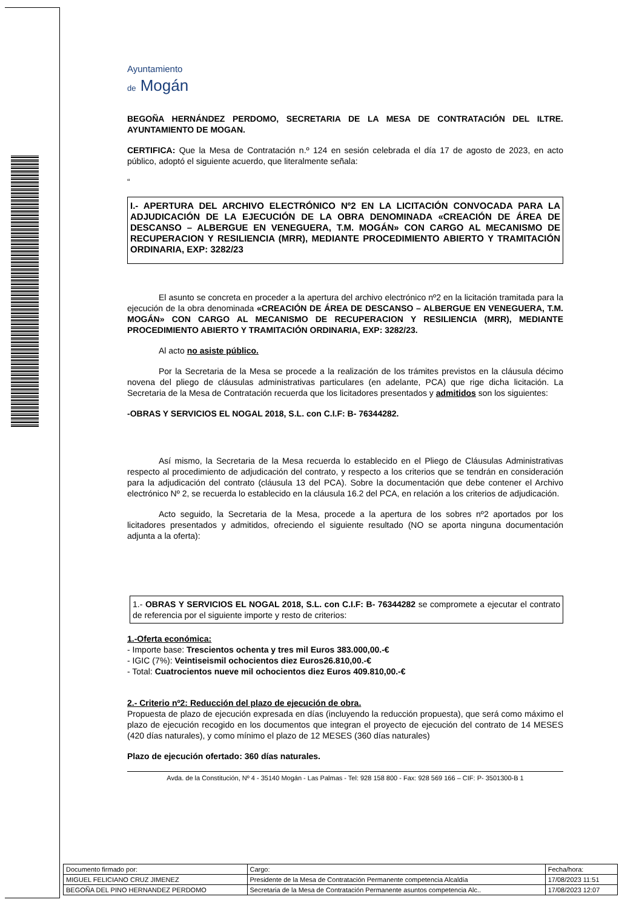Ayuntamiento
de Mogán
BEGOÑA HERNÁNDEZ PERDOMO, SECRETARIA DE LA MESA DE CONTRATACIÓN DEL ILTRE. AYUNTAMIENTO DE MOGAN.
CERTIFICA: Que la Mesa de Contratación n.º 124 en sesión celebrada el día 17 de agosto de 2023, en acto público, adoptó el siguiente acuerdo, que literalmente señala:
“
I.- APERTURA DEL ARCHIVO ELECTRÓNICO Nº2 EN LA LICITACIÓN CONVOCADA PARA LA ADJUDICACIÓN DE LA EJECUCIÓN DE LA OBRA DENOMINADA «CREACIÓN DE ÁREA DE DESCANSO – ALBERGUE EN VENEGUERA, T.M. MOGÁN» CON CARGO AL MECANISMO DE RECUPERACION Y RESILIENCIA (MRR), MEDIANTE PROCEDIMIENTO ABIERTO Y TRAMITACIÓN ORDINARIA, EXP: 3282/23
El asunto se concreta en proceder a la apertura del archivo electrónico nº2 en la licitación tramitada para la ejecución de la obra denominada «CREACIÓN DE ÁREA DE DESCANSO – ALBERGUE EN VENEGUERA, T.M. MOGÁN» CON CARGO AL MECANISMO DE RECUPERACION Y RESILIENCIA (MRR), MEDIANTE PROCEDIMIENTO ABIERTO Y TRAMITACIÓN ORDINARIA, EXP: 3282/23.
Al acto no asiste público.
Por la Secretaria de la Mesa se procede a la realización de los trámites previstos en la cláusula décimo novena del pliego de cláusulas administrativas particulares (en adelante, PCA) que rige dicha licitación. La Secretaria de la Mesa de Contratación recuerda que los licitadores presentados y admitidos son los siguientes:
-OBRAS Y SERVICIOS EL NOGAL 2018, S.L. con C.I.F: B- 76344282.
Así mismo, la Secretaria de la Mesa recuerda lo establecido en el Pliego de Cláusulas Administrativas respecto al procedimiento de adjudicación del contrato, y respecto a los criterios que se tendrán en consideración para la adjudicación del contrato (cláusula 13 del PCA). Sobre la documentación que debe contener el Archivo electrónico Nº 2, se recuerda lo establecido en la cláusula 16.2 del PCA, en relación a los criterios de adjudicación.
Acto seguido, la Secretaria de la Mesa, procede a la apertura de los sobres nº2 aportados por los licitadores presentados y admitidos, ofreciendo el siguiente resultado (NO se aporta ninguna documentación adjunta a la oferta):
1.- OBRAS Y SERVICIOS EL NOGAL 2018, S.L. con C.I.F: B- 76344282 se compromete a ejecutar el contrato de referencia por el siguiente importe y resto de criterios:
1.-Oferta económica:
- Importe base: Trescientos ochenta y tres mil Euros 383.000,00.-€
- IGIC (7%): Veintiseismil ochocientos diez Euros26.810,00.-€
- Total: Cuatrocientos nueve mil ochocientos diez Euros 409.810,00.-€
2.- Criterio nº2: Reducción del plazo de ejecución de obra.
Propuesta de plazo de ejecución expresada en días (incluyendo la reducción propuesta), que será como máximo el plazo de ejecución recogido en los documentos que integran el proyecto de ejecución del contrato de 14 MESES (420 días naturales), y como mínimo el plazo de 12 MESES (360 días naturales)
Plazo de ejecución ofertado: 360 días naturales.
Avda. de la Constitución, Nº 4 - 35140 Mogán - Las Palmas - Tel: 928 158 800 - Fax: 928 569 166 – CIF: P- 3501300-B 1
| Documento firmado por: | Cargo: | Fecha/hora: |
| --- | --- | --- |
| MIGUEL FELICIANO CRUZ JIMENEZ | Presidente de la Mesa de Contratación Permanente competencia Alcaldía | 17/08/2023 11:51 |
| BEGOÑA DEL PINO HERNANDEZ PERDOMO | Secretaria de la Mesa de Contratación Permanente asuntos competencia Alc.. | 17/08/2023 12:07 |